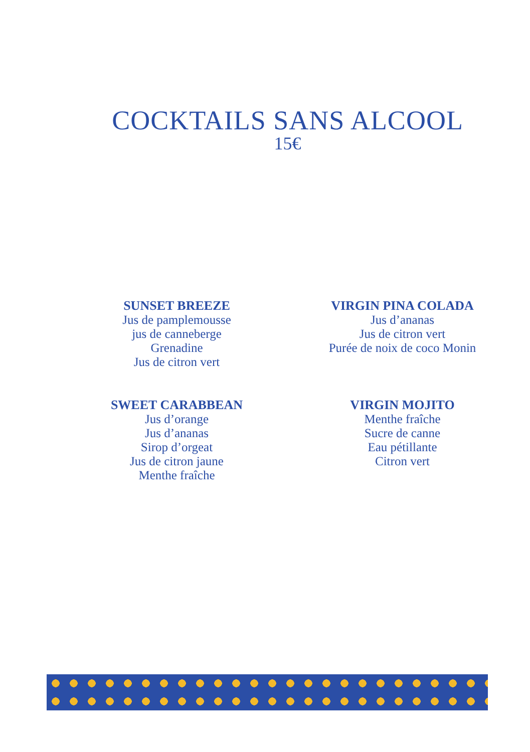COCKTAILS SANS ALCOOL
15€
SUNSET BREEZE
Jus de pamplemousse
jus de canneberge
Grenadine
Jus de citron vert
VIRGIN PINA COLADA
Jus d’ananas
Jus de citron vert
Purée de noix de coco Monin
SWEET CARABBEAN
Jus d’orange
Jus d’ananas
Sirop d’orgeat
Jus de citron jaune
Menthe fraîche
VIRGIN MOJITO
Menthe fraîche
Sucre de canne
Eau pétillante
Citron vert